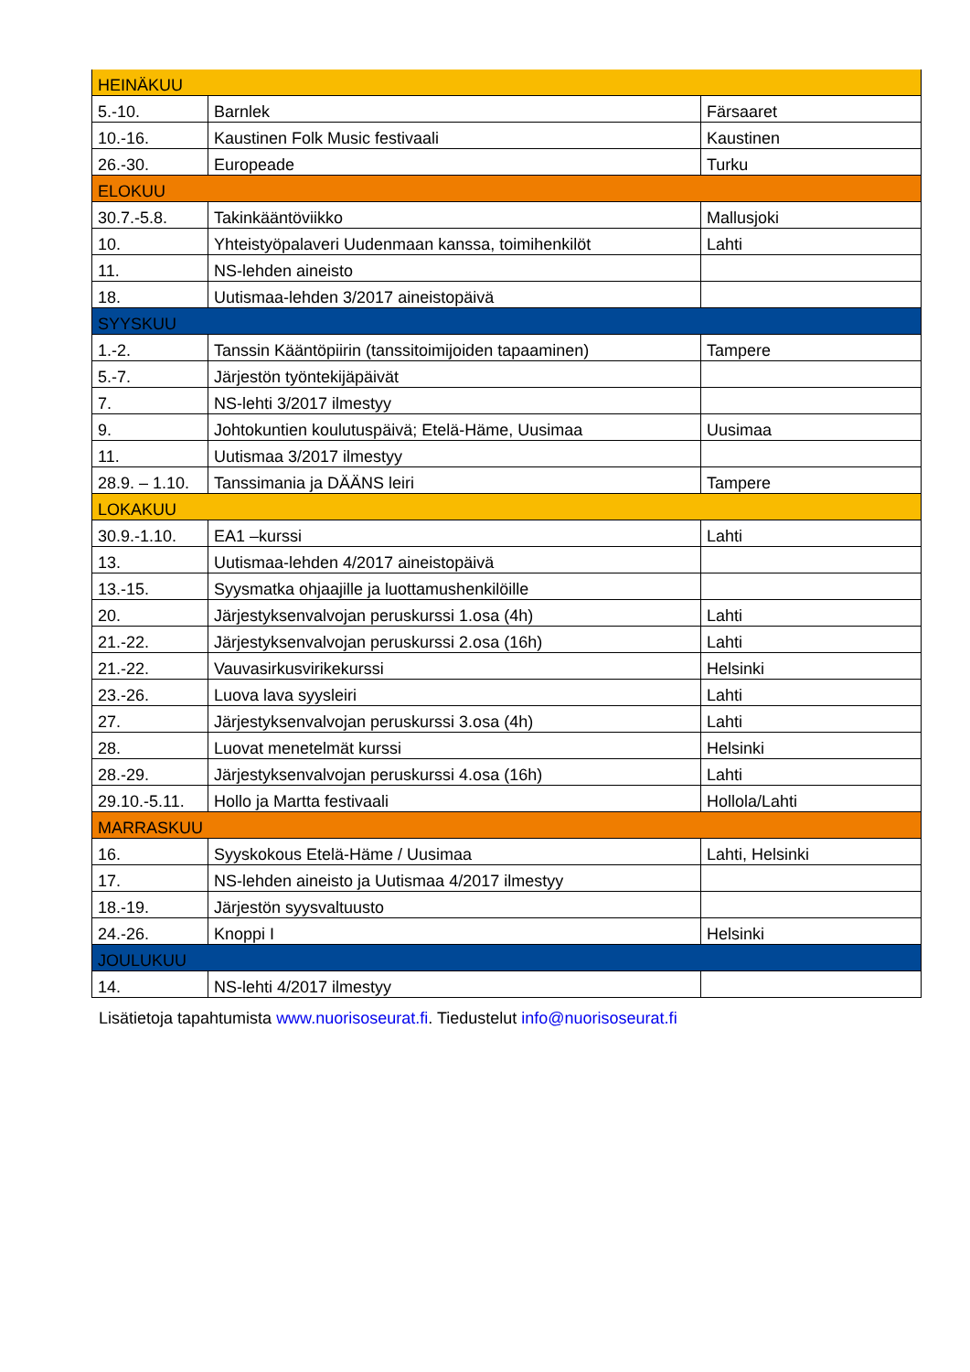| HEINÄKUU | | |
| 5.-10. | Barnlek | Färsaaret |
| 10.-16. | Kaustinen Folk Music festivaali | Kaustinen |
| 26.-30. | Europeade | Turku |
| ELOKUU | | |
| 30.7.-5.8. | Takinkääntöviikko | Mallusjoki |
| 10. | Yhteistyöpalaveri Uudenmaan kanssa, toimihenkilöt | Lahti |
| 11. | NS-lehden aineisto | |
| 18. | Uutismaa-lehden 3/2017 aineistopäivä | |
| SYYSKUU | | |
| 1.-2. | Tanssin Kääntöpiirin (tanssitoimijoiden tapaaminen) | Tampere |
| 5.-7. | Järjestön työntekijäpäivät | |
| 7. | NS-lehti 3/2017 ilmestyy | |
| 9. | Johtokuntien koulutuspäivä; Etelä-Häme, Uusimaa | Uusimaa |
| 11. | Uutismaa 3/2017 ilmestyy | |
| 28.9. – 1.10. | Tanssimania ja DÄÄNS leiri | Tampere |
| LOKAKUU | | |
| 30.9.-1.10. | EA1 –kurssi | Lahti |
| 13. | Uutismaa-lehden 4/2017 aineistopäivä | |
| 13.-15. | Syysmatka ohjaajille ja luottamushenkilöille | |
| 20. | Järjestyksenvalvojan peruskurssi 1.osa (4h) | Lahti |
| 21.-22. | Järjestyksenvalvojan peruskurssi 2.osa (16h) | Lahti |
| 21.-22. | Vauvasirkusvirikekurssi | Helsinki |
| 23.-26. | Luova lava syysleiri | Lahti |
| 27. | Järjestyksenvalvojan peruskurssi 3.osa (4h) | Lahti |
| 28. | Luovat menetelmät kurssi | Helsinki |
| 28.-29. | Järjestyksenvalvojan peruskurssi 4.osa (16h) | Lahti |
| 29.10.-5.11. | Hollo ja Martta festivaali | Hollola/Lahti |
| MARRASKUU | | |
| 16. | Syyskokous Etelä-Häme / Uusimaa | Lahti, Helsinki |
| 17. | NS-lehden aineisto ja Uutismaa 4/2017 ilmestyy | |
| 18.-19. | Järjestön syysvaltuusto | |
| 24.-26. | Knoppi I | Helsinki |
| JOULUKUU | | |
| 14. | NS-lehti 4/2017 ilmestyy | |
Lisätietoja tapahtumista www.nuorisoseurat.fi. Tiedustelut info@nuorisoseurat.fi